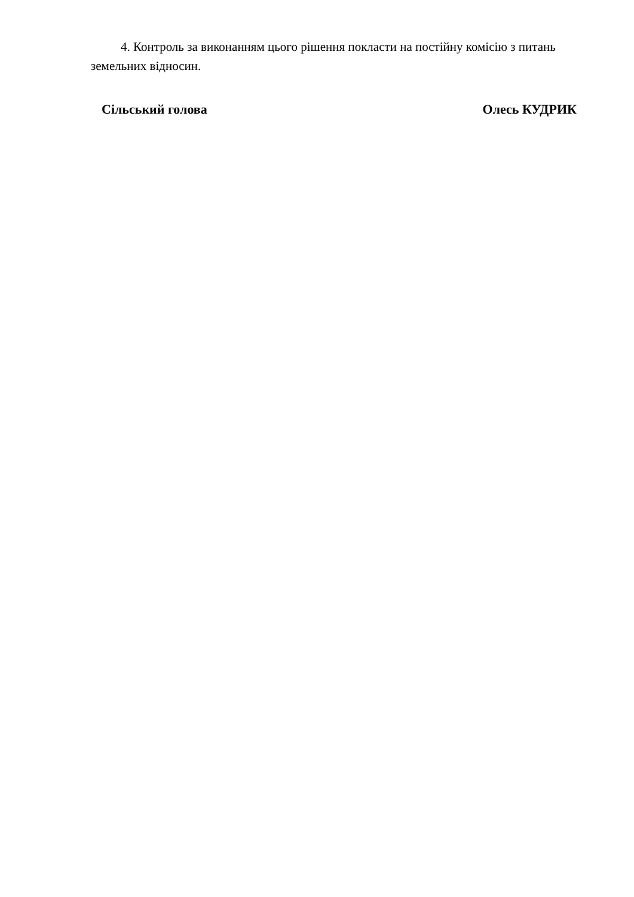4. Контроль за виконанням цього рішення покласти на постійну комісію з питань земельних відносин.
Сільський голова Олесь КУДРИК